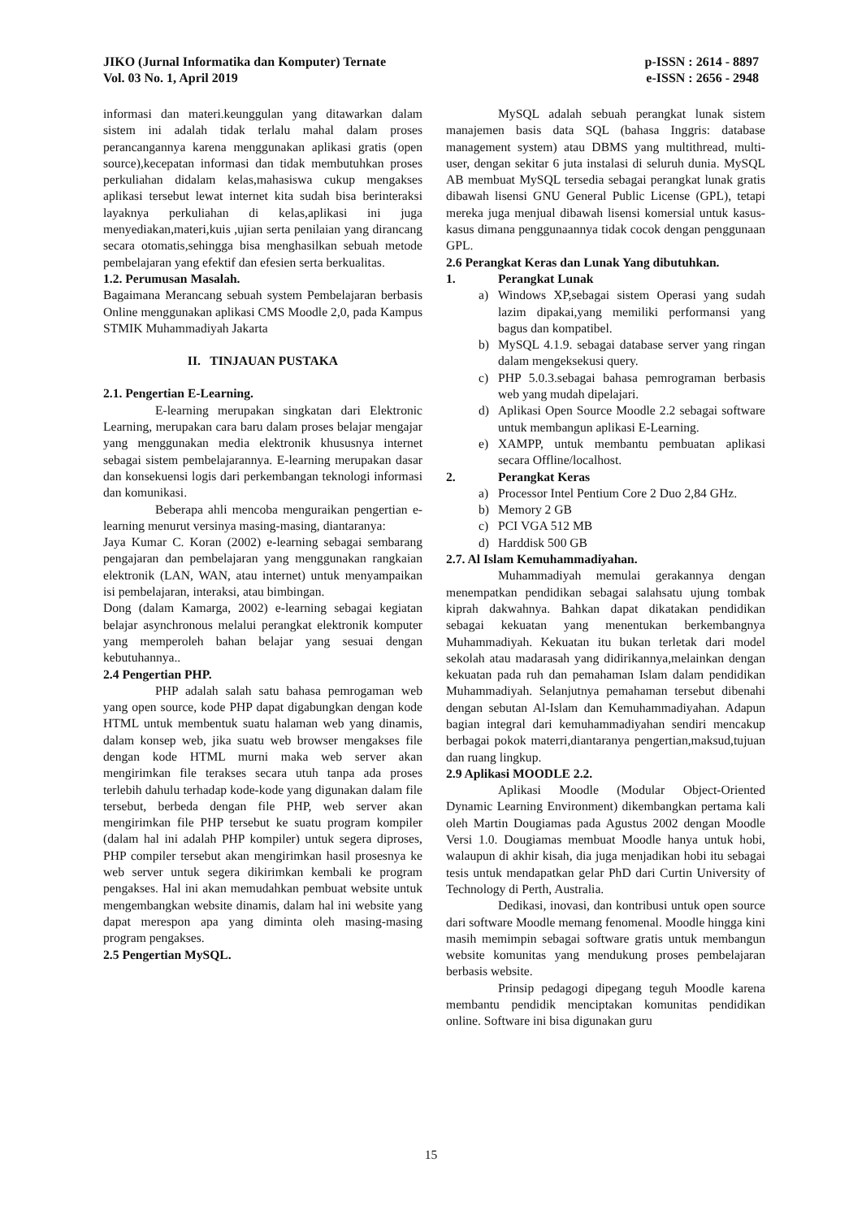JIKO (Jurnal Informatika dan Komputer) Ternate
Vol. 03 No. 1, April 2019
p-ISSN : 2614 - 8897
e-ISSN : 2656 - 2948
informasi dan materi.keunggulan yang ditawarkan dalam sistem ini adalah tidak terlalu mahal dalam proses perancangannya karena menggunakan aplikasi gratis (open source),kecepatan informasi dan tidak membutuhkan proses perkuliahan didalam kelas,mahasiswa cukup mengakses aplikasi tersebut lewat internet kita sudah bisa berinteraksi layaknya perkuliahan di kelas,aplikasi ini juga menyediakan,materi,kuis ,ujian serta penilaian yang dirancang secara otomatis,sehingga bisa menghasilkan sebuah metode pembelajaran yang efektif dan efesien serta berkualitas.
1.2. Perumusan Masalah.
Bagaimana Merancang sebuah system Pembelajaran berbasis Online menggunakan aplikasi CMS Moodle 2,0, pada Kampus STMIK Muhammadiyah Jakarta
II. TINJAUAN PUSTAKA
2.1. Pengertian E-Learning.
E-learning merupakan singkatan dari Elektronic Learning, merupakan cara baru dalam proses belajar mengajar yang menggunakan media elektronik khususnya internet sebagai sistem pembelajarannya. E-learning merupakan dasar dan konsekuensi logis dari perkembangan teknologi informasi dan komunikasi.
Beberapa ahli mencoba menguraikan pengertian e-learning menurut versinya masing-masing, diantaranya:
Jaya Kumar C. Koran (2002) e-learning sebagai sembarang pengajaran dan pembelajaran yang menggunakan rangkaian elektronik (LAN, WAN, atau internet) untuk menyampaikan isi pembelajaran, interaksi, atau bimbingan.
Dong (dalam Kamarga, 2002) e-learning sebagai kegiatan belajar asynchronous melalui perangkat elektronik komputer yang memperoleh bahan belajar yang sesuai dengan kebutuhannya..
2.4 Pengertian PHP.
PHP adalah salah satu bahasa pemrogaman web yang open source, kode PHP dapat digabungkan dengan kode HTML untuk membentuk suatu halaman web yang dinamis, dalam konsep web, jika suatu web browser mengakses file dengan kode HTML murni maka web server akan mengirimkan file terakses secara utuh tanpa ada proses terlebih dahulu terhadap kode-kode yang digunakan dalam file tersebut, berbeda dengan file PHP, web server akan mengirimkan file PHP tersebut ke suatu program kompiler (dalam hal ini adalah PHP kompiler) untuk segera diproses, PHP compiler tersebut akan mengirimkan hasil prosesnya ke web server untuk segera dikirimkan kembali ke program pengakses. Hal ini akan memudahkan pembuat website untuk mengembangkan website dinamis, dalam hal ini website yang dapat merespon apa yang diminta oleh masing-masing program pengakses.
2.5 Pengertian MySQL.
MySQL adalah sebuah perangkat lunak sistem manajemen basis data SQL (bahasa Inggris: database management system) atau DBMS yang multithread, multi-user, dengan sekitar 6 juta instalasi di seluruh dunia. MySQL AB membuat MySQL tersedia sebagai perangkat lunak gratis dibawah lisensi GNU General Public License (GPL), tetapi mereka juga menjual dibawah lisensi komersial untuk kasus-kasus dimana penggunaannya tidak cocok dengan penggunaan GPL.
2.6 Perangkat Keras dan Lunak Yang dibutuhkan.
1. Perangkat Lunak
a) Windows XP,sebagai sistem Operasi yang sudah lazim dipakai,yang memiliki performansi yang bagus dan kompatibel.
b) MySQL 4.1.9. sebagai database server yang ringan dalam mengeksekusi query.
c) PHP 5.0.3.sebagai bahasa pemrograman berbasis web yang mudah dipelajari.
d) Aplikasi Open Source Moodle 2.2 sebagai software untuk membangun aplikasi E-Learning.
e) XAMPP, untuk membantu pembuatan aplikasi secara Offline/localhost.
2. Perangkat Keras
a) Processor Intel Pentium Core 2 Duo 2,84 GHz.
b) Memory 2 GB
c) PCI VGA 512 MB
d) Harddisk 500 GB
2.7. Al Islam Kemuhammadiyahan.
Muhammadiyah memulai gerakannya dengan menempatkan pendidikan sebagai salahsatu ujung tombak kiprah dakwahnya. Bahkan dapat dikatakan pendidikan sebagai kekuatan yang menentukan berkembangnya Muhammadiyah. Kekuatan itu bukan terletak dari model sekolah atau madarasah yang didirikannya,melainkan dengan kekuatan pada ruh dan pemahaman Islam dalam pendidikan Muhammadiyah. Selanjutnya pemahaman tersebut dibenahi dengan sebutan Al-Islam dan Kemuhammadiyahan. Adapun bagian integral dari kemuhammadiyahan sendiri mencakup berbagai pokok materri,diantaranya pengertian,maksud,tujuan dan ruang lingkup.
2.9 Aplikasi MOODLE 2.2.
Aplikasi Moodle (Modular Object-Oriented Dynamic Learning Environment) dikembangkan pertama kali oleh Martin Dougiamas pada Agustus 2002 dengan Moodle Versi 1.0. Dougiamas membuat Moodle hanya untuk hobi, walaupun di akhir kisah, dia juga menjadikan hobi itu sebagai tesis untuk mendapatkan gelar PhD dari Curtin University of Technology di Perth, Australia.
Dedikasi, inovasi, dan kontribusi untuk open source dari software Moodle memang fenomenal. Moodle hingga kini masih memimpin sebagai software gratis untuk membangun website komunitas yang mendukung proses pembelajaran berbasis website.
Prinsip pedagogi dipegang teguh Moodle karena membantu pendidik menciptakan komunitas pendidikan online. Software ini bisa digunakan guru
15